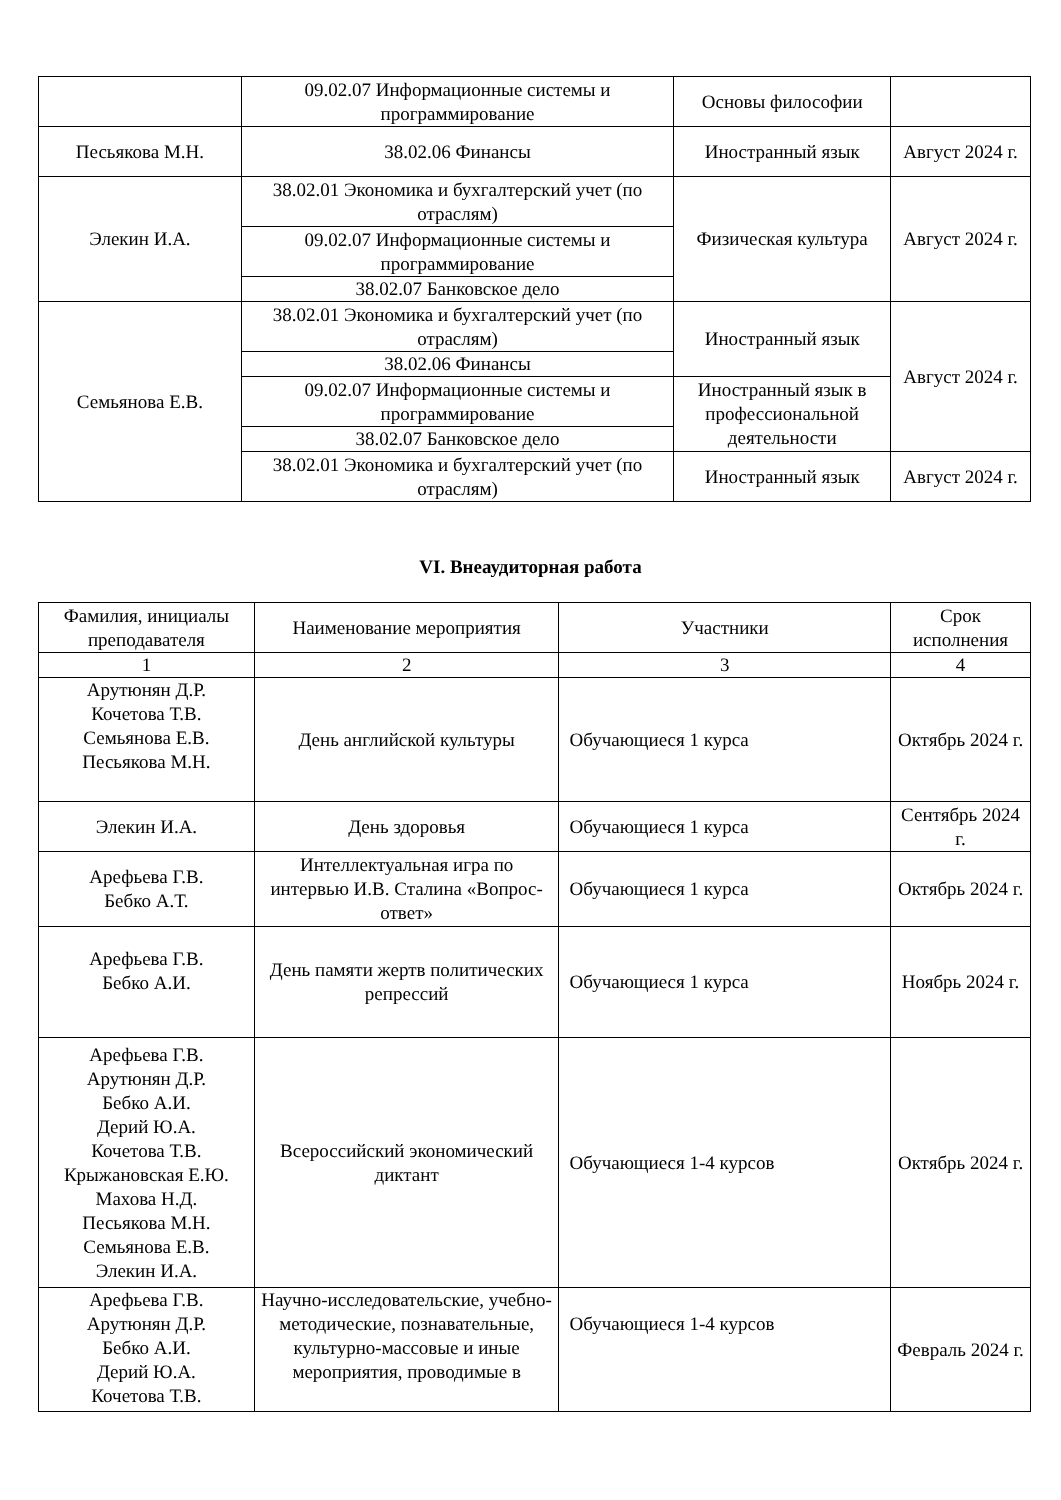| | 09.02.07 Информационные системы и программирование | Основы философии | |
| Песьякова М.Н. | 38.02.06 Финансы | Иностранный язык | Август 2024 г. |
| Элекин И.А. | 38.02.01 Экономика и бухгалтерский учет (по отраслям) | Физическая культура | Август 2024 г. |
| | 09.02.07 Информационные системы и программирование | | |
| | 38.02.07 Банковское дело | | |
| Семьянова Е.В. | 38.02.01 Экономика и бухгалтерский учет (по отраслям) | Иностранный язык | Август 2024 г. |
| | 38.02.06 Финансы | | |
| | 09.02.07 Информационные системы и программирование | Иностранный язык в профессиональной деятельности | |
| | 38.02.07 Банковское дело | | |
| | 38.02.01 Экономика и бухгалтерский учет (по отраслям) | Иностранный язык | Август 2024 г. |
VI. Внеаудиторная работа
| Фамилия, инициалы преподавателя | Наименование мероприятия | Участники | Срок исполнения |
| --- | --- | --- | --- |
| 1 | 2 | 3 | 4 |
| Арутюнян Д.Р. Кочетова Т.В. Семьянова Е.В. Песьякова М.Н. | День английской культуры | Обучающиеся 1 курса | Октябрь 2024 г. |
| Элекин И.А. | День здоровья | Обучающиеся 1 курса | Сентябрь 2024 г. |
| Арефьева Г.В. Бебко А.Т. | Интеллектуальная игра по интервью И.В. Сталина «Вопрос-ответ» | Обучающиеся 1 курса | Октябрь 2024 г. |
| Арефьева Г.В. Бебко А.И. | День памяти жертв политических репрессий | Обучающиеся 1 курса | Ноябрь 2024 г. |
| Арефьева Г.В. Арутюнян Д.Р. Бебко А.И. Дерий Ю.А. Кочетова Т.В. Крыжановская Е.Ю. Махова Н.Д. Песьякова М.Н. Семьянова Е.В. Элекин И.А. | Всероссийский экономический диктант | Обучающиеся 1-4 курсов | Октябрь 2024 г. |
| Арефьева Г.В. Арутюнян Д.Р. Бебко А.И. Дерий Ю.А. Кочетова Т.В. | Научно-исследовательские, учебно-методические, познавательные, культурно-массовые и иные мероприятия, проводимые в | Обучающиеся 1-4 курсов | Февраль 2024 г. |